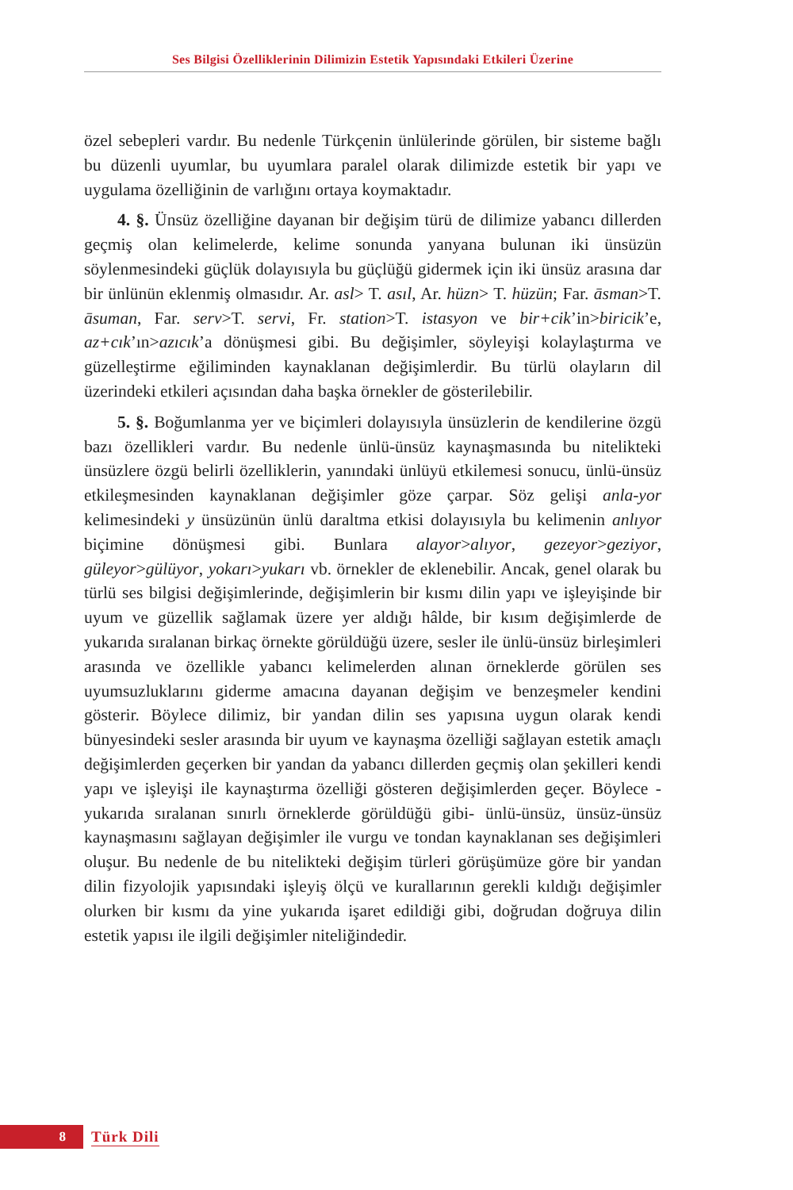Ses Bilgisi Özelliklerinin Dilimizin Estetik Yapısındaki Etkileri Üzerine
özel sebepleri vardır. Bu nedenle Türkçenin ünlülerinde görülen, bir sisteme bağlı bu düzenli uyumlar, bu uyumlara paralel olarak dilimizde estetik bir yapı ve uygulama özelliğinin de varlığını ortaya koymaktadır.
4. §. Ünsüz özelliğine dayanan bir değişim türü de dilimize yabancı dillerden geçmiş olan kelimelerde, kelime sonunda yanyana bulunan iki ünsüzün söylenmesindeki güçlük dolayısıyla bu güçlüğü gidermek için iki ünsüz arasına dar bir ünlünün eklenmiş olmasıdır. Ar. asl> T. asıl, Ar. hüzn> T. hüzün; Far. āsman>T. āsuman, Far. serv>T. servi, Fr. station>T. istasyon ve bir+cik’in>biricik’e, az+cık’ın>azıcık’a dönüşmesi gibi. Bu değişimler, söyleyişi kolaylaştırma ve güzelleştirme eğiliminden kaynaklanan değişimlerdir. Bu türlü olayların dil üzerindeki etkileri açısından daha başka örnekler de gösterilebilir.
5. §. Boğumlanma yer ve biçimleri dolayısıyla ünsüzlerin de kendilerine özgü bazı özellikleri vardır. Bu nedenle ünlü-ünsüz kaynaşmasında bu nitelikteki ünsüzlere özgü belirli özelliklerin, yanındaki ünlüyü etkilemesi sonucu, ünlü-ünsüz etkileşmesinden kaynaklanan değişimler göze çarpar. Söz gelişi anla-yor kelimesindeki y ünsüzünün ünlü daraltma etkisi dolayısıyla bu kelimenin anlıyor biçimine dönüşmesi gibi. Bunlara alayor>alıyor, gezeyor>geziyor, güleyor>gülüyor, yokarı>yukarı vb. örnekler de eklenebilir. Ancak, genel olarak bu türlü ses bilgisi değişimlerinde, değişimlerin bir kısmı dilin yapı ve işleyişinde bir uyum ve güzellik sağlamak üzere yer aldığı hâlde, bir kısım değişimlerde de yukarıda sıralanan birkaç örnekte görüldüğü üzere, sesler ile ünlü-ünsüz birleşimleri arasında ve özellikle yabancı kelimelerden alınan örneklerde görülen ses uyumsuzluklarını giderme amacına dayanan değişim ve benzeşmeler kendini gösterir. Böylece dilimiz, bir yandan dilin ses yapısına uygun olarak kendi bünyesindeki sesler arasında bir uyum ve kaynaşma özelliği sağlayan estetik amaçlı değişimlerden geçerken bir yandan da yabancı dillerden geçmiş olan şekilleri kendi yapı ve işleyişi ile kaynaştırma özelliği gösteren değişimlerden geçer. Böylece -yukarıda sıralanan sınırlı örneklerde görüldüğü gibi- ünlü-ünsüz, ünsüz-ünsüz kaynaşmasını sağlayan değişimler ile vurgu ve tondan kaynaklanan ses değişimleri oluşur. Bu nedenle de bu nitelikteki değişim türleri görüşümüze göre bir yandan dilin fizyolojik yapısındaki işleyiş ölçü ve kurallarının gerekli kıldığı değişimler olurken bir kısmı da yine yukarıda işaret edildiği gibi, doğrudan doğruya dilin estetik yapısı ile ilgili değişimler niteliğindedir.
8
Türk Dili